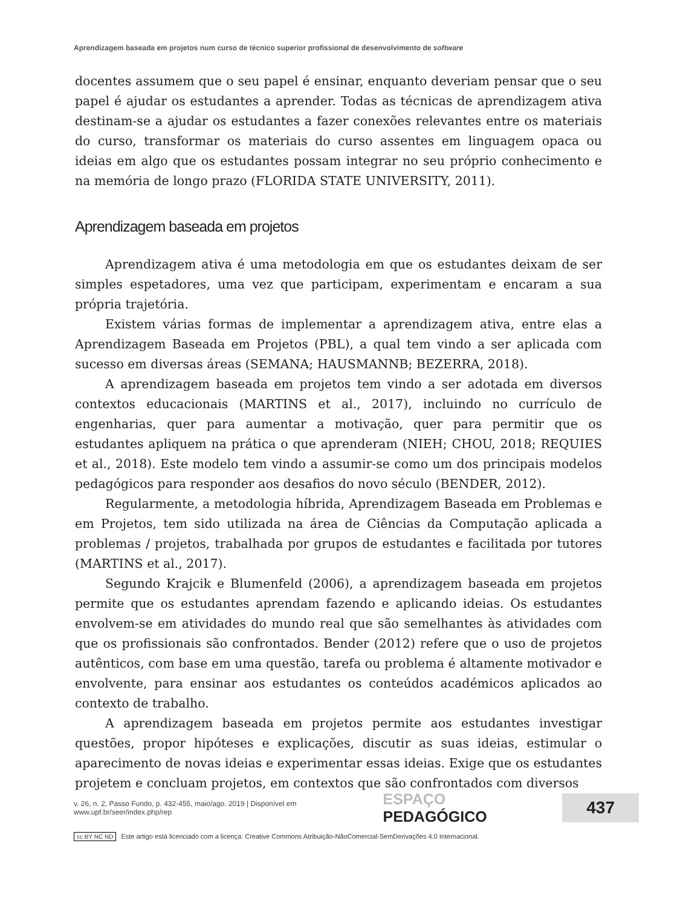Aprendizagem baseada em projetos num curso de técnico superior profissional de desenvolvimento de software
docentes assumem que o seu papel é ensinar, enquanto deveriam pensar que o seu papel é ajudar os estudantes a aprender. Todas as técnicas de aprendizagem ativa destinam-se a ajudar os estudantes a fazer conexões relevantes entre os materiais do curso, transformar os materiais do curso assentes em linguagem opaca ou ideias em algo que os estudantes possam integrar no seu próprio conhecimento e na memória de longo prazo (FLORIDA STATE UNIVERSITY, 2011).
Aprendizagem baseada em projetos
Aprendizagem ativa é uma metodologia em que os estudantes deixam de ser simples espetadores, uma vez que participam, experimentam e encaram a sua própria trajetória.
Existem várias formas de implementar a aprendizagem ativa, entre elas a Aprendizagem Baseada em Projetos (PBL), a qual tem vindo a ser aplicada com sucesso em diversas áreas (SEMANA; HAUSMANNB; BEZERRA, 2018).
A aprendizagem baseada em projetos tem vindo a ser adotada em diversos contextos educacionais (MARTINS et al., 2017), incluindo no currículo de engenharias, quer para aumentar a motivação, quer para permitir que os estudantes apliquem na prática o que aprenderam (NIEH; CHOU, 2018; REQUIES et al., 2018). Este modelo tem vindo a assumir-se como um dos principais modelos pedagógicos para responder aos desafios do novo século (BENDER, 2012).
Regularmente, a metodologia híbrida, Aprendizagem Baseada em Problemas e em Projetos, tem sido utilizada na área de Ciências da Computação aplicada a problemas / projetos, trabalhada por grupos de estudantes e facilitada por tutores (MARTINS et al., 2017).
Segundo Krajcik e Blumenfeld (2006), a aprendizagem baseada em projetos permite que os estudantes aprendam fazendo e aplicando ideias. Os estudantes envolvem-se em atividades do mundo real que são semelhantes às atividades com que os profissionais são confrontados. Bender (2012) refere que o uso de projetos autênticos, com base em uma questão, tarefa ou problema é altamente motivador e envolvente, para ensinar aos estudantes os conteúdos académicos aplicados ao contexto de trabalho.
A aprendizagem baseada em projetos permite aos estudantes investigar questões, propor hipóteses e explicações, discutir as suas ideias, estimular o aparecimento de novas ideias e experimentar essas ideias. Exige que os estudantes projetem e concluam projetos, em contextos que são confrontados com diversos
v. 26, n. 2, Passo Fundo, p. 432-455, maio/ago. 2019 | Disponível em www.upf.br/seer/index.php/rep ESPAÇO PEDAGÓGICO 437
cc BY NC ND Este artigo está licenciado com a licença: Creative Commons Atribuição-NãoComercial-SemDerivações 4.0 Internacional.